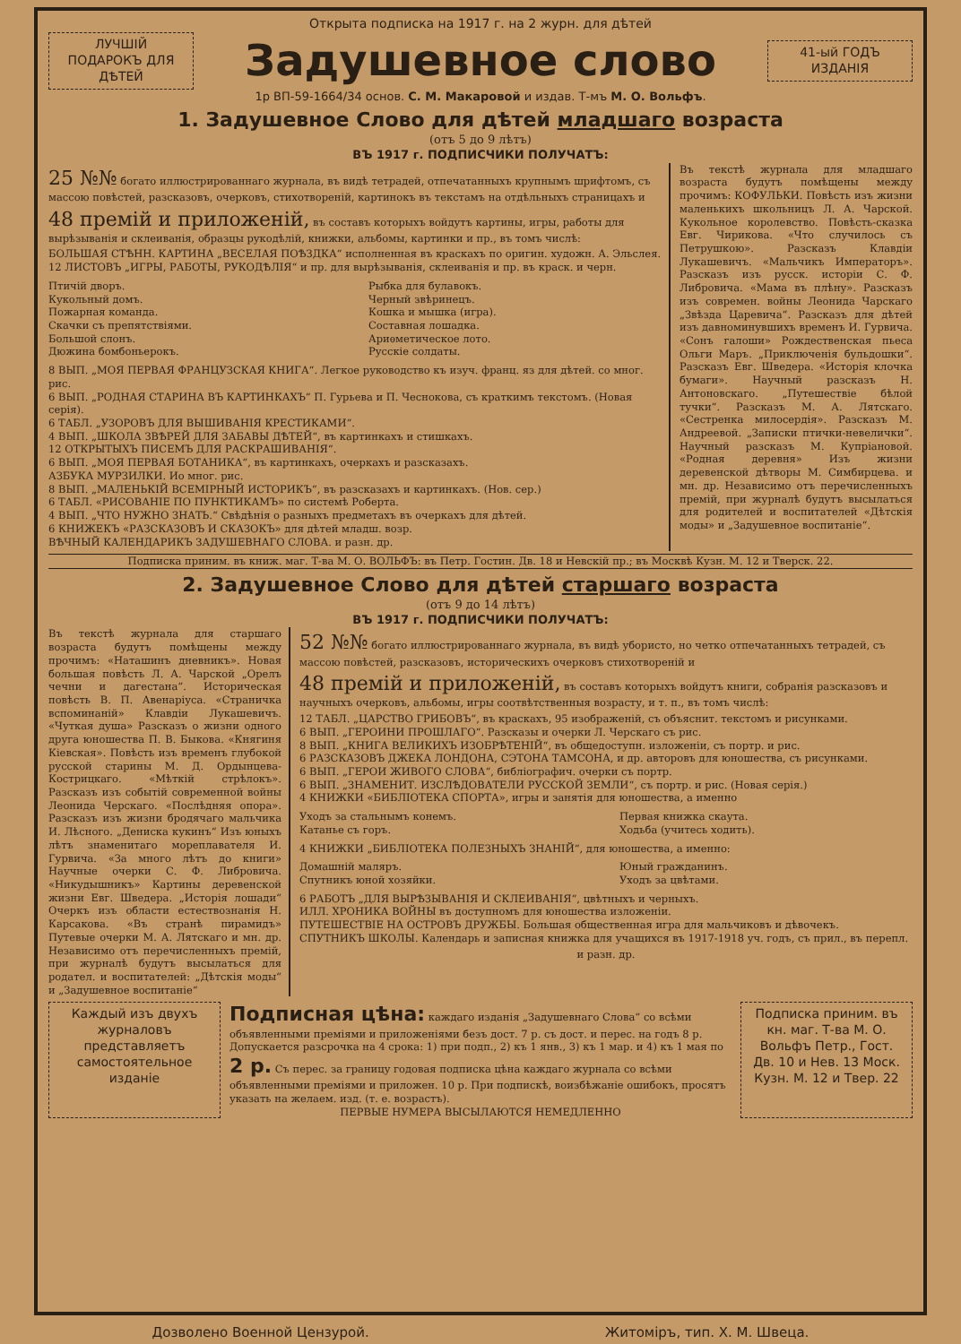Открыта подписка на 1917 г. на 2 журн. для дѣтей
ЛУЧШІЙ ПОДАРОКЪ ДЛЯ ДѢТЕЙ
Задушевное слово
41-ый ГОДЪ ИЗДАНІЯ
1р ВП-59-1664/34 основ. С. М. Макаровой и издав. Т-мъ М. О. Вольфъ.
1. Задушевное Слово для дѣтей младшаго возраста
(отъ 5 до 9 лѣтъ)
ВЪ 1917 г. ПОДПИСЧИКИ ПОЛУЧАТЪ:
25 №№ богато иллюстрированнаго журнала, въ видѣ тетрадей, отпечатанныхъ крупнымъ шрифтомъ, съ массою повѣстей, разсказовъ, очерковъ, стихотвореній, картинокъ въ текстамъ на отдѣльныхъ страницахъ и
48 премій и приложеній, въ составъ которыхъ войдутъ картины, игры, работы для вырѣзыванія и склеиванія, образцы рукодѣлій, книжки, альбомы, картинки и пр., въ томъ числѣ:
БОЛЬШАЯ СТѢНН. КАРТИНА „ВЕСЕЛАЯ ПОѢЗДКА“ исполненная въ краскахъ по оригин. художн. А. Эльслея.
12 ЛИСТОВЪ „ИГРЫ, РАБОТЫ, РУКОДѢЛІЯ“ и пр. для вырѣзыванія, склеиванія и пр. въ краск. и черн.
Птичій дворъ.
Кукольный домъ.
Пожарная команда.
Скачки съ препятствіями.
Большой слонъ.
Дюжина бомбоньерокъ.
Рыбка для булавокъ.
Черный звѣринецъ.
Кошка и мышка (игра).
Составная лошадка.
Ариѳметическое лото.
Русскіе солдаты.
8 ВЫП. „МОЯ ПЕРВАЯ ФРАНЦУЗСКАЯ КНИГА“. Легкое руководство къ изуч. франц. яз для дѣтей. со мног. рис.
6 ВЫП. „РОДНАЯ СТАРИНА ВЪ КАРТИНКАХЪ“ П. Гурьева и П. Чеснокова, съ краткимъ текстомъ. (Новая серія).
6 ТАБЛ. „УЗОРОВЪ ДЛЯ ВЫШИВАНІЯ КРЕСТИКАМИ“.
4 ВЫП. „ШКОЛА ЗВѢРЕЙ ДЛЯ ЗАБАВЫ ДѢТЕЙ“, въ картинкахъ и стишкахъ.
12 ОТКРЫТЫХЪ ПИСЕМЪ ДЛЯ РАСКРАШИВАНІЯ“.
6 ВЫП. „МОЯ ПЕРВАЯ БОТАНИКА“, въ картинкахъ, очеркахъ и разсказахъ.
АЗБУКА МУРЗИЛКИ. Ио мног. рис.
8 ВЫП. „МАЛЕНЬКІЙ ВСЕМІРНЫЙ ИСТОРИКЪ“, въ разсказахъ и картинкахъ. (Нов. сер.)
6 ТАБЛ. «РИСОВАНІЕ ПО ПУНКТИКАМЪ» по системѣ Роберта.
4 ВЫП. „ЧТО НУЖНО ЗНАТЬ.“ Свѣдѣнія о разныхъ предметахъ въ очеркахъ для дѣтей.
6 КНИЖЕКЪ «РАЗСКАЗОВЪ И СКАЗОКЪ» для дѣтей младш. возр.
ВѢЧНЫЙ КАЛЕНДАРИКЪ ЗАДУШЕВНАГО СЛОВА. и разн. др.
Въ текстѣ журнала для младшаго возраста будутъ помѣщены между прочимъ: КОФУЛЬКИ. Повѣсть изъ жизни маленькихъ школьницъ Л. А. Чарской. Кукольное королевство. Повѣсть-сказка Евг. Чирикова. «Что случилось съ Петрушкою». Разсказъ Клавдіи Лукашевичъ. «Мальчикъ Императоръ». Разсказъ изъ русск. исторіи С. Ф. Либровича. «Мама въ плѣну». Разсказъ изъ современ. войны Леонида Чарскаго „Звѣзда Царевича“. Разсказъ для дѣтей изъ давноминувшихъ временъ И. Гурвича. «Сонъ галоши» Рождественская пьеса Ольги Маръ. „Приключенія бульдошки“. Разсказъ Евг. Шведера. «Исторія клочка бумаги». Научный разсказъ Н. Антоновскаго. „Путешествіе бѣлой тучки“. Разсказъ М. А. Лятскаго. «Сестренка милосердія». Разсказъ М. Андреевой. „Записки птички-невелички“. Научный разсказъ М. Купріановой. «Родная деревня» Изъ жизни деревенской дѣтворы М. Симбирцева. и мн. др. Независимо отъ перечисленныхъ премій, при журналѣ будутъ высылаться для родителей и воспитателей «Дѣтскія моды» и „Задушевное воспитаніе“.
Подписка приним. въ книж. маг. Т-ва М. О. ВОЛЬФЪ: въ Петр. Гостин. Дв. 18 и Невскій пр.; въ Москвѣ Кузн. М. 12 и Тверск. 22.
2. Задушевное Слово для дѣтей старшаго возраста
(отъ 9 до 14 лѣтъ)
ВЪ 1917 г. ПОДПИСЧИКИ ПОЛУЧАТЪ:
Въ текстѣ журнала для старшаго возраста будутъ помѣщены между прочимъ: «Наташинъ дневникъ». Новая большая повѣсть Л. А. Чарской „Орелъ чечни и дагестана“. Историческая повѣсть В. П. Авенаріуса. «Страничка вспоминаній» Клавдіи Лукашевичъ. «Чуткая душа» Разсказъ о жизни одного друга юношества П. В. Быкова. «Княгиня Кіевская». Повѣсть изъ временъ глубокой русской старины М. Д. Ордынцева-Кострицкаго. «Мѣткій стрѣлокъ». Разсказъ изъ событій современной войны Леонида Черскаго. «Послѣдняя опора». Разсказъ изъ жизни бродячаго мальчика И. Лѣсного. „Дениска кукинъ“ Изъ юныхъ лѣтъ знаменитаго мореплавателя И. Гурвича. «За много лѣтъ до книги» Научные очерки С. Ф. Либровича. «Никудышникъ» Картины деревенской жизни Евг. Шведера. „Исторія лошади“ Очеркъ изъ области естествознанія Н. Карсакова. «Въ странѣ пирамидъ» Путевые очерки М. А. Лятскаго и мн. др. Независимо отъ перечисленныхъ премій, при журналѣ будутъ высылаться для родател. и воспитателей: „Дѣтскія моды“ и „Задушевное воспитаніе“
52 №№ богато иллюстрированнаго журнала, въ видѣ убористо, но четко отпечатанныхъ тетрадей, съ массою повѣстей, разсказовъ, историческихъ очерковъ стихотвореній и
48 премій и приложеній, въ составъ которыхъ войдутъ книги, собранія разсказовъ и научныхъ очерковъ, альбомы, игры соотвѣтственныя возрасту, и т. п., въ томъ числѣ:
12 ТАБЛ. „ЦАРСТВО ГРИБОВЪ“, въ краскахъ, 95 изображеній, съ объяснит. текстомъ и рисунками.
6 ВЫП. „ГЕРОИНИ ПРОШЛАГО“. Разсказы и очерки Л. Черскаго съ рис.
8 ВЫП. „КНИГА ВЕЛИКИХЪ ИЗОБРѢТЕНІЙ“, въ общедоступн. изложеніи, съ портр. и рис.
6 РАЗСКАЗОВЪ ДЖЕКА ЛОНДОНА, СЭТОНА ТАМСОНА, и др. авторовъ для юношества, съ рисунками.
6 ВЫП. „ГЕРОИ ЖИВОГО СЛОВА“, библіографич. очерки съ портр.
6 ВЫП. „ЗНАМЕНИТ. ИЗСЛѢДОВАТЕЛИ РУССКОЙ ЗЕМЛИ“, съ портр. и рис. (Новая серія.)
4 КНИЖКИ «БИБЛІОТЕКА СПОРТА», игры и занятія для юношества, а именно
Уходъ за стальнымъ конемъ.
Катанье съ горъ.
Первая книжка скаута.
Ходьба (учитесь ходить).
4 КНИЖКИ „БИБЛІОТЕКА ПОЛЕЗНЫХЪ ЗНАНІЙ“, для юношества, а именно:
Домашній маляръ.
Спутникъ юной хозяйки.
Юный гражданинъ.
Уходъ за цвѣтами.
6 РАБОТЪ „ДЛЯ ВЫРѢЗЫВАНІЯ И СКЛЕИВАНІЯ“, цвѣтныхъ и черныхъ.
ИЛЛ. ХРОНИКА ВОЙНЫ въ доступномъ для юношества изложеніи.
ПУТЕШЕСТВІЕ НА ОСТРОВЪ ДРУЖБЫ. Большая общественная игра для мальчиковъ и дѣвочекъ.
СПУТНИКЪ ШКОЛЫ. Календарь и записная книжка для учащихся въ 1917-1918 уч. годъ, съ прил., въ перепл.
и разн. др.
Каждый изъ двухъ журналовъ представляетъ самостоятельное изданіе
Подписная цѣна: каждаго изданія „Задушевнаго Слова“ со всѣми объявленными преміями и приложеніями безъ дост. 7 р. съ дост. и перес. на годъ 8 р. Допускается разсрочка на 4 срока: 1) при подп., 2) къ 1 янв., 3) къ 1 мар. и 4) къ 1 мая по 2 р. Съ перес. за границу годовая подписка цѣна каждаго журнала со всѣми объявленными преміями и приложен. 10 р. При подпискѣ, воизбѣжаніе ошибокъ, просятъ указать на желаем. изд. (т. е. возрастъ).
ПЕРВЫЕ НУМЕРА ВЫСЫЛАЮТСЯ НЕМЕДЛЕННО
Подписка приним. въ кн. маг. Т-ва М. О. Вольфъ Петр., Гост. Дв. 10 и Нев. 13 Моск. Кузн. М. 12 и Твер. 22
Дозволено Военной Цензурой. Житоміръ, тип. Х. М. Швеца.